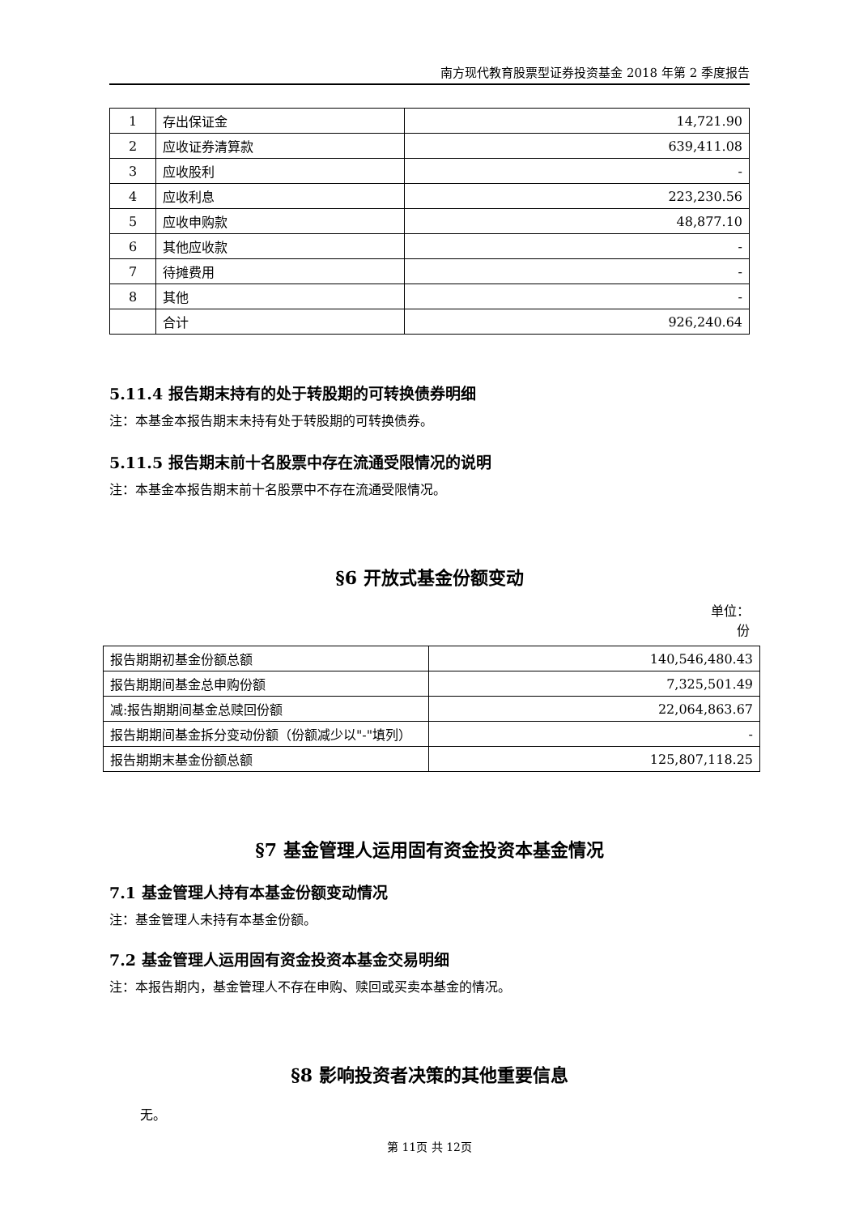南方现代教育股票型证券投资基金 2018 年第 2 季度报告
| 1 | 存出保证金 | 14,721.90 |
| 2 | 应收证券清算款 | 639,411.08 |
| 3 | 应收股利 | - |
| 4 | 应收利息 | 223,230.56 |
| 5 | 应收申购款 | 48,877.10 |
| 6 | 其他应收款 | - |
| 7 | 待摊费用 | - |
| 8 | 其他 | - |
| | 合计 | 926,240.64 |
5.11.4 报告期末持有的处于转股期的可转换债券明细
注：本基金本报告期末未持有处于转股期的可转换债券。
5.11.5 报告期末前十名股票中存在流通受限情况的说明
注：本基金本报告期末前十名股票中不存在流通受限情况。
§6 开放式基金份额变动
单位：份
| 报告期期初基金份额总额 | 140,546,480.43 |
| 报告期期间基金总申购份额 | 7,325,501.49 |
| 减:报告期期间基金总赎回份额 | 22,064,863.67 |
| 报告期期间基金拆分变动份额（份额减少以"-"填列） | - |
| 报告期期末基金份额总额 | 125,807,118.25 |
§7 基金管理人运用固有资金投资本基金情况
7.1 基金管理人持有本基金份额变动情况
注：基金管理人未持有本基金份额。
7.2 基金管理人运用固有资金投资本基金交易明细
注：本报告期内，基金管理人不存在申购、赎回或买卖本基金的情况。
§8 影响投资者决策的其他重要信息
无。
第 11页 共 12页